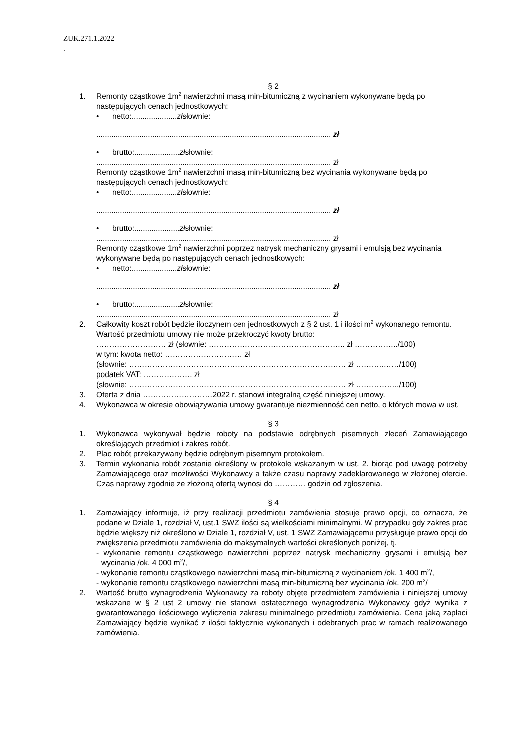ZUK.271.1.2022
.
§ 2
1. Remonty cząstkowe 1m<sup>2</sup> nawierzchni masą min-bitumiczną z wycinaniem wykonywane będą po następujących cenach jednostkowych:
• netto:..................... zł słownie:
............................................................................................................. zł
• brutto:..................... zł słownie:
............................................................................................................. zł
Remonty cząstkowe 1m<sup>2</sup> nawierzchni masą min-bitumiczną bez wycinania wykonywane będą po następujących cenach jednostkowych:
• netto:..................... zł słownie:
............................................................................................................. zł
• brutto:..................... zł słownie:
............................................................................................................. zł
Remonty cząstkowe 1m<sup>2</sup> nawierzchni poprzez natrysk mechaniczny grysami i emulsją bez wycinania wykonywane będą po następujących cenach jednostkowych:
• netto:..................... zł słownie:
............................................................................................................. zł
• brutto:..................... zł słownie:
............................................................................................................. zł
2. Całkowity koszt robót będzie iloczynem cen jednostkowych z § 2 ust. 1 i ilości m<sup>2</sup> wykonanego remontu. Wartość przedmiotu umowy nie może przekroczyć kwoty brutto:
……………………… zł (słownie: …………………………………………….. zł ……………../100)
w tym: kwota netto: ………………………… zł
(słownie: ………………………………………………………………………… zł ………..……/100)
podatek VAT: ………………. zł
(słownie: ………………………………………………………………………… zł ……………../100)
3. Oferta z dnia ………………………2022 r. stanowi integralną część niniejszej umowy.
4. Wykonawca w okresie obowiązywania umowy gwarantuje niezmienność cen netto, o których mowa w ust.
§ 3
1. Wykonawca wykonywał będzie roboty na podstawie odrębnych pisemnych zleceń Zamawiającego określających przedmiot i zakres robót.
2. Plac robót przekazywany będzie odrębnym pisemnym protokołem.
3. Termin wykonania robót zostanie określony w protokole wskazanym w ust. 2. biorąc pod uwagę potrzeby Zamawiającego oraz możliwości Wykonawcy a także czasu naprawy zadeklarowanego w złożonej ofercie. Czas naprawy zgodnie ze złożoną ofertą wynosi do ………… godzin od zgłoszenia.
§ 4
1. Zamawiający informuje, iż przy realizacji przedmiotu zamówienia stosuje prawo opcji, co oznacza, że podane w Dziale 1, rozdział V, ust.1 SWZ ilości są wielkościami minimalnymi. W przypadku gdy zakres prac będzie większy niż określono w Dziale 1, rozdział V, ust. 1 SWZ Zamawiającemu przysługuje prawo opcji do zwiększenia przedmiotu zamówienia do maksymalnych wartości określonych poniżej, tj.
- wykonanie remontu cząstkowego nawierzchni poprzez natrysk mechaniczny grysami i emulsją bez wycinania /ok. 4 000 m<sup>2</sup>/,
- wykonanie remontu cząstkowego nawierzchni masą min-bitumiczną z wycinaniem /ok. 1 400 m<sup>2</sup>/,
- wykonanie remontu cząstkowego nawierzchni masą min-bitumiczną bez wycinania /ok. 200 m<sup>2</sup>/
2. Wartość brutto wynagrodzenia Wykonawcy za roboty objęte przedmiotem zamówienia i niniejszej umowy wskazane w § 2 ust 2 umowy nie stanowi ostatecznego wynagrodzenia Wykonawcy gdyż wynika z gwarantowanego ilościowego wyliczenia zakresu minimalnego przedmiotu zamówienia. Cena jaką zapłaci Zamawiający będzie wynikać z ilości faktycznie wykonanych i odebranych prac w ramach realizowanego zamówienia.